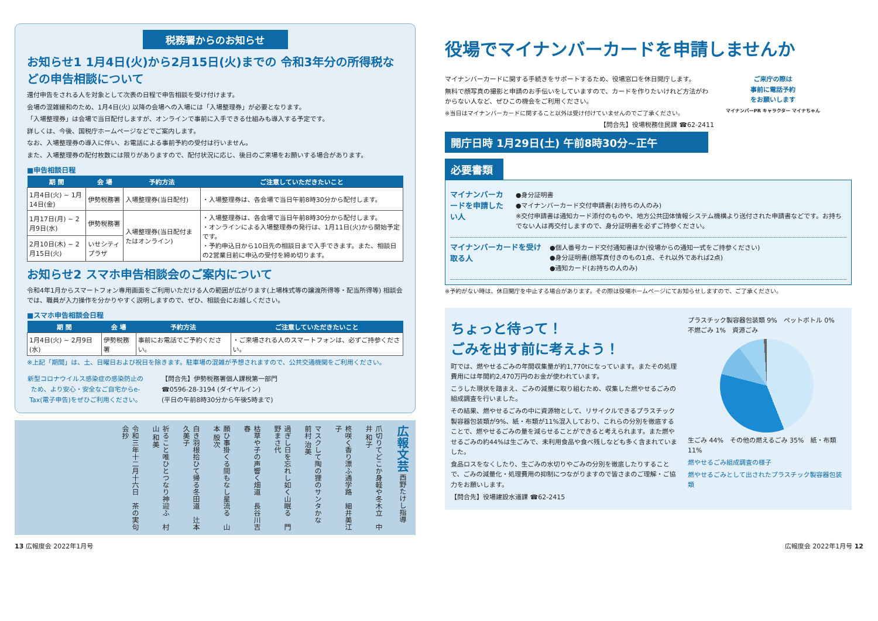税務署からのお知らせ
お知らせ1 1月4日(火)から2月15日(火)までの 令和3年分の所得税などの申告相談について
還付申告をされる人を対象として次表の日程で申告相談を受け付けます。
会場の混雑緩和のため、1月4日(火) 以降の会場への入場には「入場整理券」が必要となります。
「入場整理券」は会場で当日配付しますが、オンラインで事前に入手できる仕組みも導入する予定です。
詳しくは、今後、国税庁ホームページなどでご案内します。
なお、入場整理券の導入に伴い、お電話による事前予約の受付は行いません。
また、入場整理券の配付枚数には限りがありますので、配付状況に応じ、後日のご来場をお願いする場合があります。
■申告相談日程
| 期 間 | 会 場 | 予約方法 | ご注意していただきたいこと |
| --- | --- | --- | --- |
| 1月4日(火) ~ 1月14日(金) | 伊勢税務署 | 入場整理券(当日配付) | ・入場整理券は、各会場で当日午前8時30分から配付します。 |
| 1月17日(月) ~ 2月9日(水) | 伊勢税務署 | 入場整理券(当日配付またはオンライン) | ・入場整理券は、各会場で当日午前8時30分から配付します。 ・オンラインによる入場整理券の発行は、1月11日(火)から開始予定です。 ・予約申込日から10日先の相談日まで入手できます。また、相談日の2営業日前に申込の受付を締め切ります。 |
| 2月10日(木) ~ 2月15日(火) | いせシティプラザ | | |
お知らせ2 スマホ申告相談会のご案内について
令和4年1月からスマートフォン専用画面をご利用いただける人の範囲が広がります(上場株式等の譲渡所得等・配当所得等) 相談会では、職員が入力操作を分かりやすく説明しますので、ぜひ、相談会にお越しください。
■スマホ申告相談会日程
| 期 間 | 会 場 | 予約方法 | ご注意していただきたいこと |
| --- | --- | --- | --- |
| 1月4日(火) ~ 2月9日(水) | 伊勢税務署 | 事前にお電話でご予約ください。 | ・ご来場される人のスマートフォンは、必ずご持参ください。 |
※上記「期間」は、土、日曜日および祝日を除きます。駐車場の混雑が予想されますので、公共交通機関をご利用ください。
新型コロナウイルス感染症の感染防止のため、より安心・安全なご自宅からe-Tax(電子申告)をぜひご利用ください。
【問合先】伊勢税務署個人課税第一部門
☎0596-28-3194 (ダイヤルイン)
(平日の午前8時30分から午後5時まで)
広報文芸 西野たけし指導
爪切りてどこか身軽や冬木立　中井 和子
柊咲く香り漂ふ通学路　細井美江子
マスクして陶の狸のサンタかな　前村 治美
過ぎし日を忘れし如く山眠る　門野まさ代
枯草や子の声響く畑道　長谷川吉春
願ひ事掛くる間もなし星流る　山本 殷次
白き羽根拾ひて帰る冬田道　辻本久美子
祈ること唯ひとつなり神迎ふ　村山 和美
令和三年十二月十六日　茶の実句会抄
役場でマイナンバーカードを申請しませんか
マイナンバーカードに関する手続きをサポートするため、役場窓口を休日開庁します。
無料で顔写真の撮影と申請のお手伝いをしていますので、カードを作りたいけれど方法がわからない人など、ぜひこの機会をご利用ください。
※当日はマイナンバーカードに関すること以外は受け付けていませんのでご了承ください。
【問合先】役場税務住民課 ☎62-2411
ご来庁の際は
事前に電話予約
をお願いします
マイナンバーPR キャラクター マイナちゃん
開庁日時 1月29日(土) 午前8時30分~正午
必要書類
マイナンバーカードを申請したい人
●身分証明書
●マイナンバーカード交付申請書(お持ちの人のみ)
※交付申請書は通知カード添付のものや、地方公共団体情報システム機構より送付された申請書などです。お持ちでない人は再交付しますので、身分証明書を必ずご持参ください。
マイナンバーカードを受け取る人
●個人番号カード交付通知書ほか(役場からの通知一式をご持参ください)
●身分証明書(顔写真付きのもの1点、それ以外であれば2点)
●通知カード(お持ちの人のみ)
※予約がない時は、休日開庁を中止する場合があります。その際は役場ホームページにてお知らせしますので、ご了承ください。
ちょっと待って！
ごみを出す前に考えよう！
町では、燃やせるごみの年間収集量が約1,770tになっています。またその処理費用には年間約2,470万円のお金が使われています。
こうした現状を踏まえ、ごみの減量に取り組むため、収集した燃やせるごみの組成調査を行いました。
その結果、燃やせるごみの中に資源物として、リサイクルできるプラスチック製容器包装類が9%、紙・布類が11%混入しており、これらの分別を徹底することで、燃やせるごみの量を減らせることができると考えられます。また燃やせるごみの約44%は生ごみで、未利用食品や食べ残しなども多く含まれていました。
食品ロスをなくしたり、生ごみの水切りやごみの分別を徹底したりすることで、ごみの減量化・処理費用の抑制につながりますので皆さまのご理解・ご協力をお願いします。
【問合先】役場建設水道課 ☎62-2415
プラスチック製容器包装類 9%　ペットボトル 0%　不燃ごみ 1%　資源ごみ
生ごみ 44%　その他の燃えるごみ 35%　紙・布類 11%
燃やせるごみ組成調査の様子
燃やせるごみとして出されたプラスチック製容器包装類
13 広報度会 2022年1月号 広報度会 2022年1月号 12